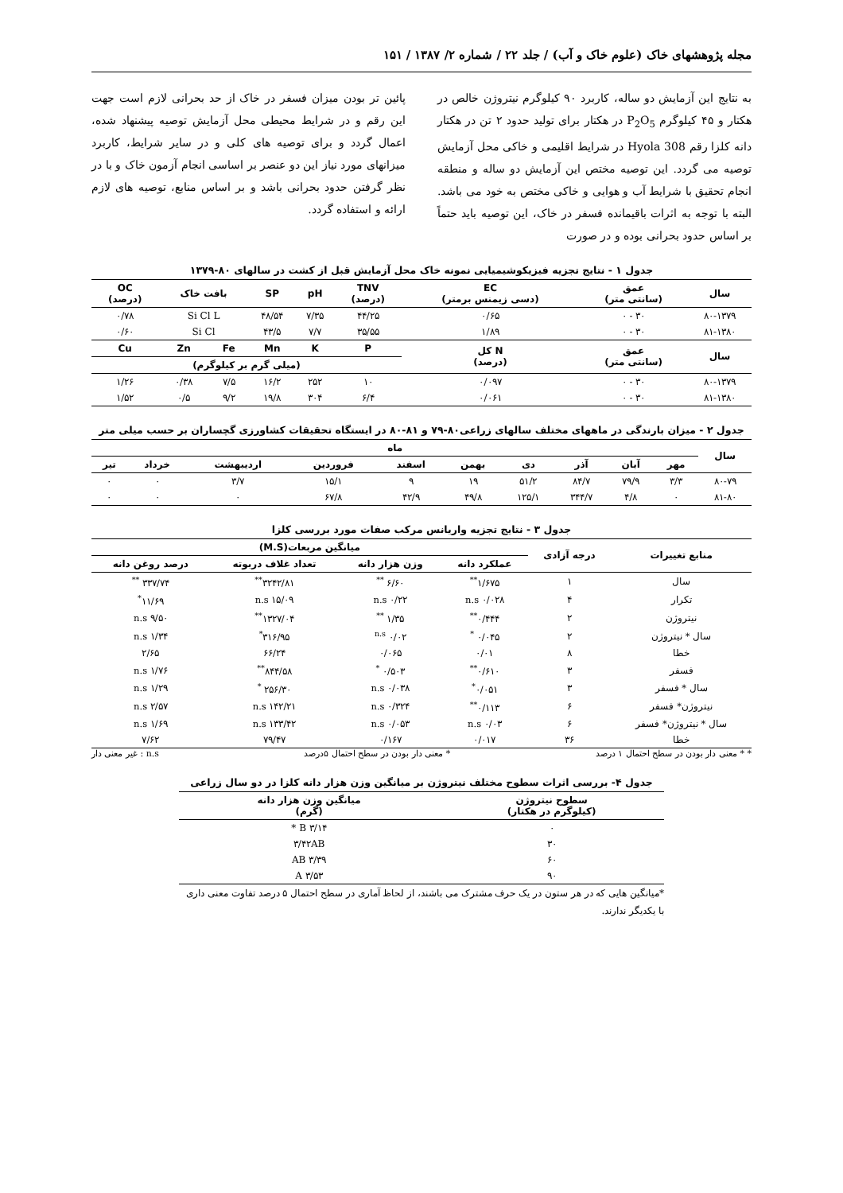مجله پژوهشهای خاک (علوم خاک و آب) / جلد ۲۲ / شماره ۲/ ۱۳۸۷ / ۱۵۱
به نتایج این آزمایش دو ساله، کاربرد ۹۰ کیلوگرم نیتروژن خالص در هکتار و ۴۵ کیلوگرم P<sub>2</sub>O<sub>5</sub> در هکتار برای تولید حدود ۲ تن در هکتار دانه کلزا رقم Hyola 308 در شرایط اقلیمی و خاکی محل آزمایش توصیه می گردد. این توصیه مختص این آزمایش دو ساله و منطقه انجام تحقیق با شرایط آب و هوایی و خاکی مختص به خود می باشد. البته با توجه به اثرات باقیمانده فسفر در خاک، این توصیه باید حتماً بر اساس حدود بحرانی بوده و در صورت
پائین تر بودن میزان فسفر در خاک از حد بحرانی لازم است جهت این رقم و در شرایط محیطی محل آزمایش توصیه پیشنهاد شده، اعمال گردد و برای توصیه های کلی و در سایر شرایط، کاربرد میزانهای مورد نیاز این دو عنصر بر اساسی انجام آزمون خاک و با در نظر گرفتن حدود بحرانی باشد و بر اساس منابع، توصیه های لازم ارائه و استفاده گردد.
جدول ۱ - نتایج تجزیه فیزیکوشیمیایی نمونه خاک محل آزمایش قبل از کشت در سالهای ۸۰-۱۳۷۹
| سال | عمق (سانتی متر) | EC (دسی زیمنس برمتر) | TNV (درصد) | pH | SP | بافت خاک | | OC (درصد) |
| --- | --- | --- | --- | --- | --- | --- | --- | --- |
| ۸۰-۱۳۷۹ | ۳۰ - ۰ | ۰/۶۵ | ۴۴/۲۵ | ۷/۳۵ | ۴۸/۵۴ | Si Cl L | | ۰/۷۸ |
| ۸۱-۱۳۸۰ | ۳۰ - ۰ | ۱/۸۹ | ۳۵/۵۵ | ۷/۷ | ۴۳/۵ | Si Cl | | ۰/۶۰ |
| سال | عمق (سانتی متر) | N کل (درصد) | P | K | Mn | Fe | Zn | Cu |
| | | | (میلی گرم بر کیلوگرم) | | | | | |
| ۸۰-۱۳۷۹ | ۳۰ - ۰ | ۰/۰۹۷ | ۱۰ | ۲۵۲ | ۱۶/۲ | ۷/۵ | ۰/۳۸ | ۱/۲۶ |
| ۸۱-۱۳۸۰ | ۳۰ - ۰ | ۰/۰۶۱ | ۶/۴ | ۳۰۴ | ۱۹/۸ | ۹/۲ | ۰/۵ | ۱/۵۲ |
جدول ۲ - میزان بارندگی در ماههای مختلف سالهای زراعی۸۰-۷۹ و ۸۱-۸۰ در ایستگاه تحقیقات کشاورزی گچساران بر حسب میلی متر
| سال | ماه | | | | | | | | | |
| --- | --- | --- | --- | --- | --- | --- | --- | --- | --- | --- |
| | مهر | آبان | آذر | دی | بهمن | اسفند | فروردین | اردیبهشت | خرداد | تیر |
| ۸۰-۷۹ | ۳/۳ | ۷۹/۹ | ۸۴/۷ | ۵۱/۲ | ۱۹ | ۹ | ۱۵/۱ | ۳/۷ | ۰ | ۰ |
| ۸۱-۸۰ | ۰ | ۴/۸ | ۳۴۴/۷ | ۱۲۵/۱ | ۴۹/۸ | ۴۲/۹ | ۶۷/۸ | ۰ | ۰ | ۰ |
جدول ۳ - نتایج تجزیه واریانس مرکب صفات مورد بررسی کلزا
| منابع تغییرات | درجه آزادی | میانگین مربعات(M.S) | | | |
| --- | --- | --- | --- | --- | --- |
| | | عملکرد دانه | وزن هزار دانه | تعداد غلاف دربوته | درصد روغن دانه |
| سال | ۱ | ۱/۶۷۵<sup>**</sup> | ۶/۶۰ <sup>**</sup> | ۳۲۴۲/۸۱<sup>**</sup> | ۳۳۷/۷۴ <sup>**</sup> |
| تکرار | ۴ | ۰/۰۲۸ n.s | ۰/۲۲ n.s | ۱۵/۰۹ n.s | ۱۱/۶۹<sup>*</sup> |
| نیتروژن | ۲ | ۰/۴۴۴<sup>**</sup> | ۱/۳۵ <sup>**</sup> | ۱۳۲۷/۰۴<sup>**</sup> | ۹/۵۰ n.s |
| سال * نیتروژن | ۲ | ۰/۰۴۵ <sup>*</sup> | ۰/۰۲ <sup>n.s</sup> | ۳۱۶/۹۵<sup>*</sup> | ۱/۳۴ n.s |
| خطا | ۸ | ۰/۰۱ | ۰/۰۶۵ | ۶۶/۲۴ | ۲/۶۵ |
| فسفر | ۳ | ۰/۶۱۰<sup>**</sup> | ۰/۵۰۳ <sup>*</sup> | ۸۴۴/۵۸<sup>**</sup> | ۱/۷۶ n.s |
| سال * فسفر | ۳ | ۰/۰۵۱<sup>*</sup> | ۰/۰۳۸ n.s | ۲۵۶/۳۰ <sup>*</sup> | ۱/۲۹ n.s |
| نیتروژن* فسفر | ۶ | ۰/۱۱۳<sup>**</sup> | ۰/۳۲۴ n.s | ۱۴۲/۲۱ n.s | ۲/۵۷ n.s |
| سال * نیتروژن* فسفر | ۶ | ۰/۰۳ n.s | ۰/۰۵۳ n.s | ۱۳۳/۴۲ n.s | ۱/۶۹ n.s |
| خطا | ۳۶ | ۰/۰۱۷ | ۰/۱۶۷ | ۷۹/۴۷ | ۷/۶۲ |
* * معنی دار بودن در سطح احتمال ۱ درصد * معنی دار بودن در سطح احتمال ۵درصد n.s : غیر معنی دار
جدول ۴- بررسی اثرات سطوح مختلف نیتروژن بر میانگین وزن هزار دانه کلزا در دو سال زراعی
| سطوح نیتروژن (کیلوگرم در هکتار) | میانگین وزن هزار دانه (گرم) |
| --- | --- |
| ۰ | ۳/۱۴ B * |
| ۳۰ | ۳/۴۲AB |
| ۶۰ | ۳/۳۹ AB |
| ۹۰ | ۳/۵۳ A |
*میانگین هایی که در هر ستون در یک حرف مشترک می باشند، از لحاظ آماری در سطح احتمال ۵ درصد تفاوت معنی داری با یکدیگر ندارند.